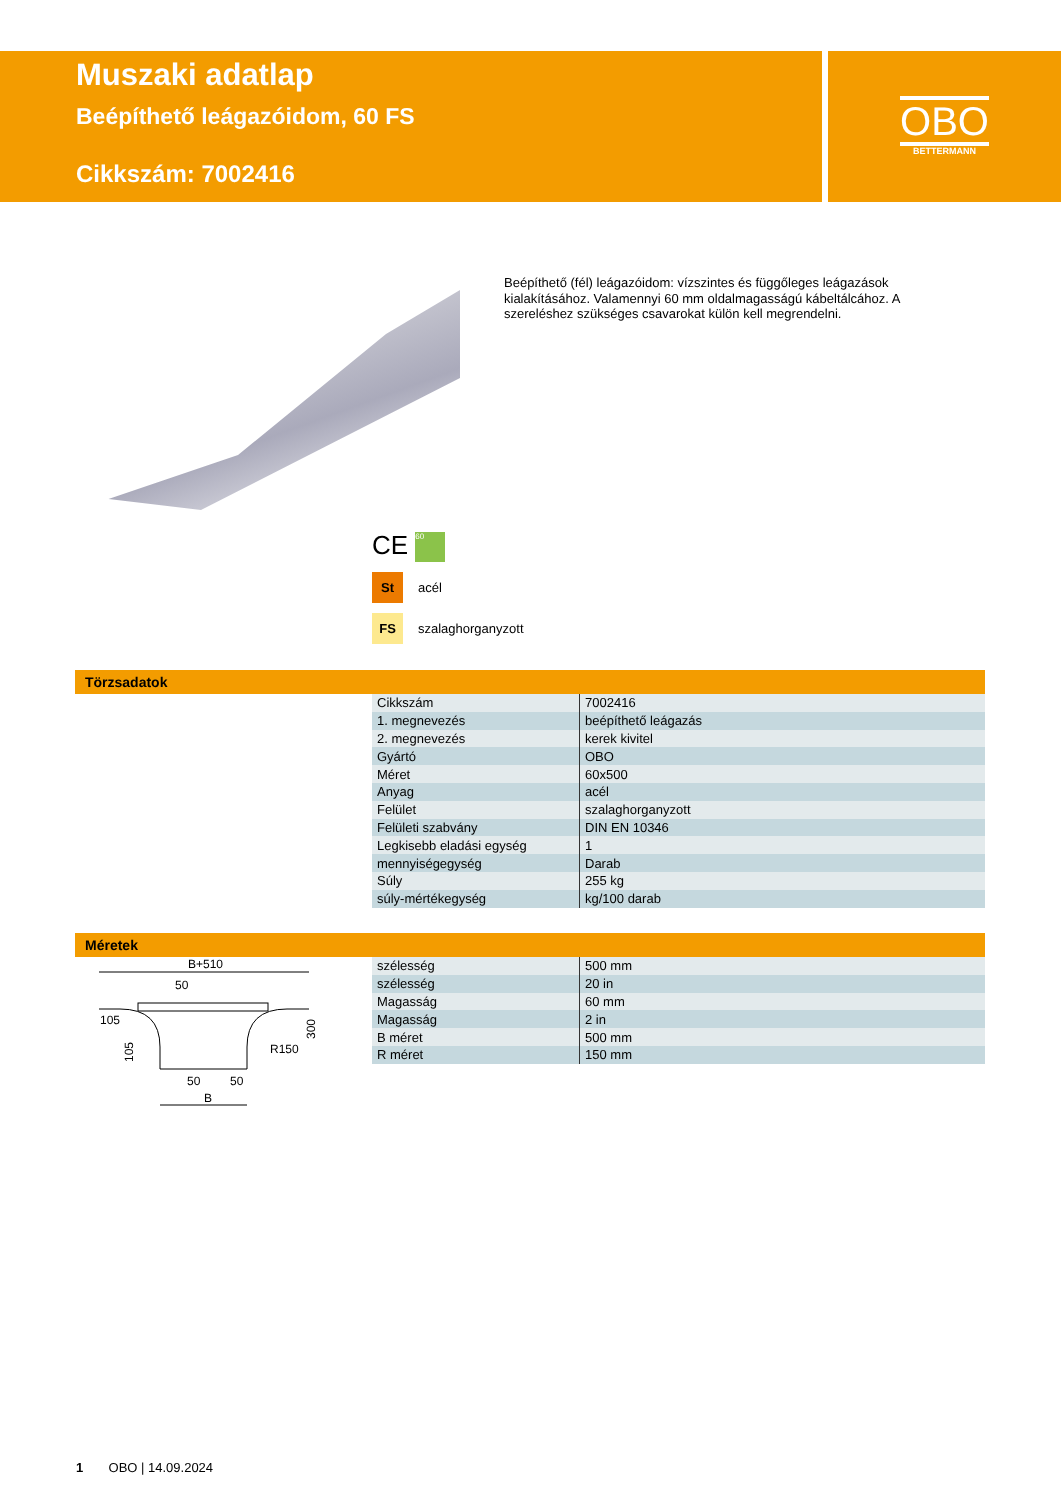Muszaki adatlap
Beépíthető leágazóidom, 60 FS
Cikkszám: 7002416
OBO
BETTERMANN
Beépíthető (fél) leágazóidom: vízszintes és függőleges leágazások kialakításához. Valamennyi 60 mm oldalmagasságú kábeltálcához. A szereléshez szükséges csavarokat külön kell megrendelni.
CE 60
St acél
FS szalaghorganyzott
Törzsadatok
| Cikkszám | 7002416 |
| 1. megnevezés | beépíthető leágazás |
| 2. megnevezés | kerek kivitel |
| Gyártó | OBO |
| Méret | 60x500 |
| Anyag | acél |
| Felület | szalaghorganyzott |
| Felületi szabvány | DIN EN 10346 |
| Legkisebb eladási egység | 1 |
| mennyiségegység | Darab |
| Súly | 255 kg |
| súly-mértékegység | kg/100 darab |
Méretek
B+510
50
105
R150
300
105
50
50
B
| szélesség | 500 mm |
| szélesség | 20 in |
| Magasság | 60 mm |
| Magasság | 2 in |
| B méret | 500 mm |
| R méret | 150 mm |
1 OBO | 14.09.2024